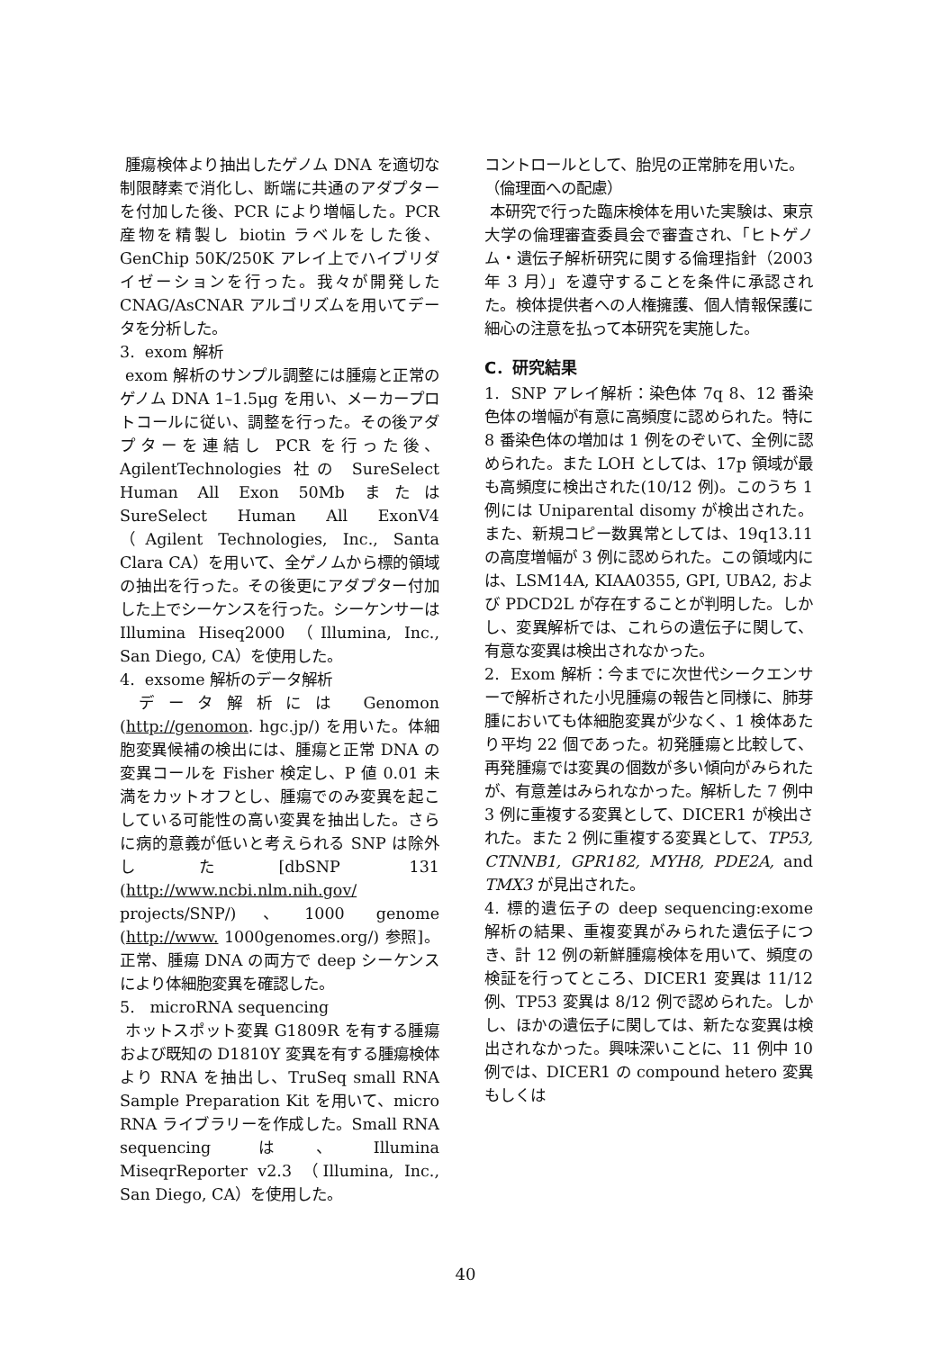腫瘍検体より抽出したゲノム DNA を適切な制限酵素で消化し、断端に共通のアダプターを付加した後、PCR により増幅した。PCR 産物を精製し biotin ラベルをした後、GenChip 50K/250K アレイ上でハイブリダイゼーションを行った。我々が開発した CNAG/AsCNAR アルゴリズムを用いてデータを分析した。
3. exom 解析
exom 解析のサンプル調整には腫瘍と正常のゲノム DNA 1–1.5μg を用い、メーカープロトコールに従い、調整を行った。その後アダプターを連結し PCR を行った後、AgilentTechnologies 社の SureSelect Human All Exon 50Mb または SureSelect Human All ExonV4 （Agilent Technologies, Inc., Santa Clara CA）を用いて、全ゲノムから標的領域の抽出を行った。その後更にアダプター付加した上でシーケンスを行った。シーケンサーは Illumina Hiseq2000 （Illumina, Inc., San Diego, CA）を使用した。
4. exsome 解析のデータ解析
データ解析には Genomon (http://genomon. hgc.jp/) を用いた。体細胞変異候補の検出には、腫瘍と正常 DNA の変異コールを Fisher 検定し、P 値 0.01 未満をカットオフとし、腫瘍でのみ変異を起こしている可能性の高い変異を抽出した。さらに病的意義が低いと考えられる SNP は除外した[dbSNP 131 (http://www.ncbi.nlm.nih.gov/ projects/SNP/)、1000 genome (http://www. 1000genomes.org/) 参照]。正常、腫瘍 DNA の両方で deep シーケンスにより体細胞変異を確認した。
5. microRNA sequencing
ホットスポット変異 G1809R を有する腫瘍および既知の D1810Y 変異を有する腫瘍検体より RNA を抽出し、TruSeq small RNA Sample Preparation Kit を用いて、micro RNA ライブラリーを作成した。Small RNA sequencing は、Illumina MiseqrReporter v2.3 （Illumina, Inc., San Diego, CA）を使用した。
コントロールとして、胎児の正常肺を用いた。
（倫理面への配慮）
本研究で行った臨床検体を用いた実験は、東京大学の倫理審査委員会で審査され、「ヒトゲノム・遺伝子解析研究に関する倫理指針（2003 年 3 月）」を遵守することを条件に承認された。検体提供者への人権擁護、個人情報保護に細心の注意を払って本研究を実施した。
C．研究結果
1. SNP アレイ解析：染色体 7q 8、12 番染色体の増幅が有意に高頻度に認められた。特に 8 番染色体の増加は 1 例をのぞいて、全例に認められた。また LOH としては、17p 領域が最も高頻度に検出された(10/12 例)。このうち 1 例には Uniparental disomy が検出された。また、新規コピー数異常としては、19q13.11 の高度増幅が 3 例に認められた。この領域内には、LSM14A, KIAA0355, GPI, UBA2, および PDCD2L が存在することが判明した。しかし、変異解析では、これらの遺伝子に関して、有意な変異は検出されなかった。
2. Exom 解析：今までに次世代シークエンサーで解析された小児腫瘍の報告と同様に、肺芽腫においても体細胞変異が少なく、1 検体あたり平均 22 個であった。初発腫瘍と比較して、再発腫瘍では変異の個数が多い傾向がみられたが、有意差はみられなかった。解析した 7 例中 3 例に重複する変異として、DICER1 が検出された。また 2 例に重複する変異として、TP53, CTNNB1, GPR182, MYH8, PDE2A, and TMX3 が見出された。
4. 標的遺伝子の deep sequencing:exome 解析の結果、重複変異がみられた遺伝子につき、計 12 例の新鮮腫瘍検体を用いて、頻度の検証を行ってところ、DICER1 変異は 11/12 例、TP53 変異は 8/12 例で認められた。しかし、ほかの遺伝子に関しては、新たな変異は検出されなかった。興味深いことに、11 例中 10 例では、DICER1 の compound hetero 変異もしくは
40